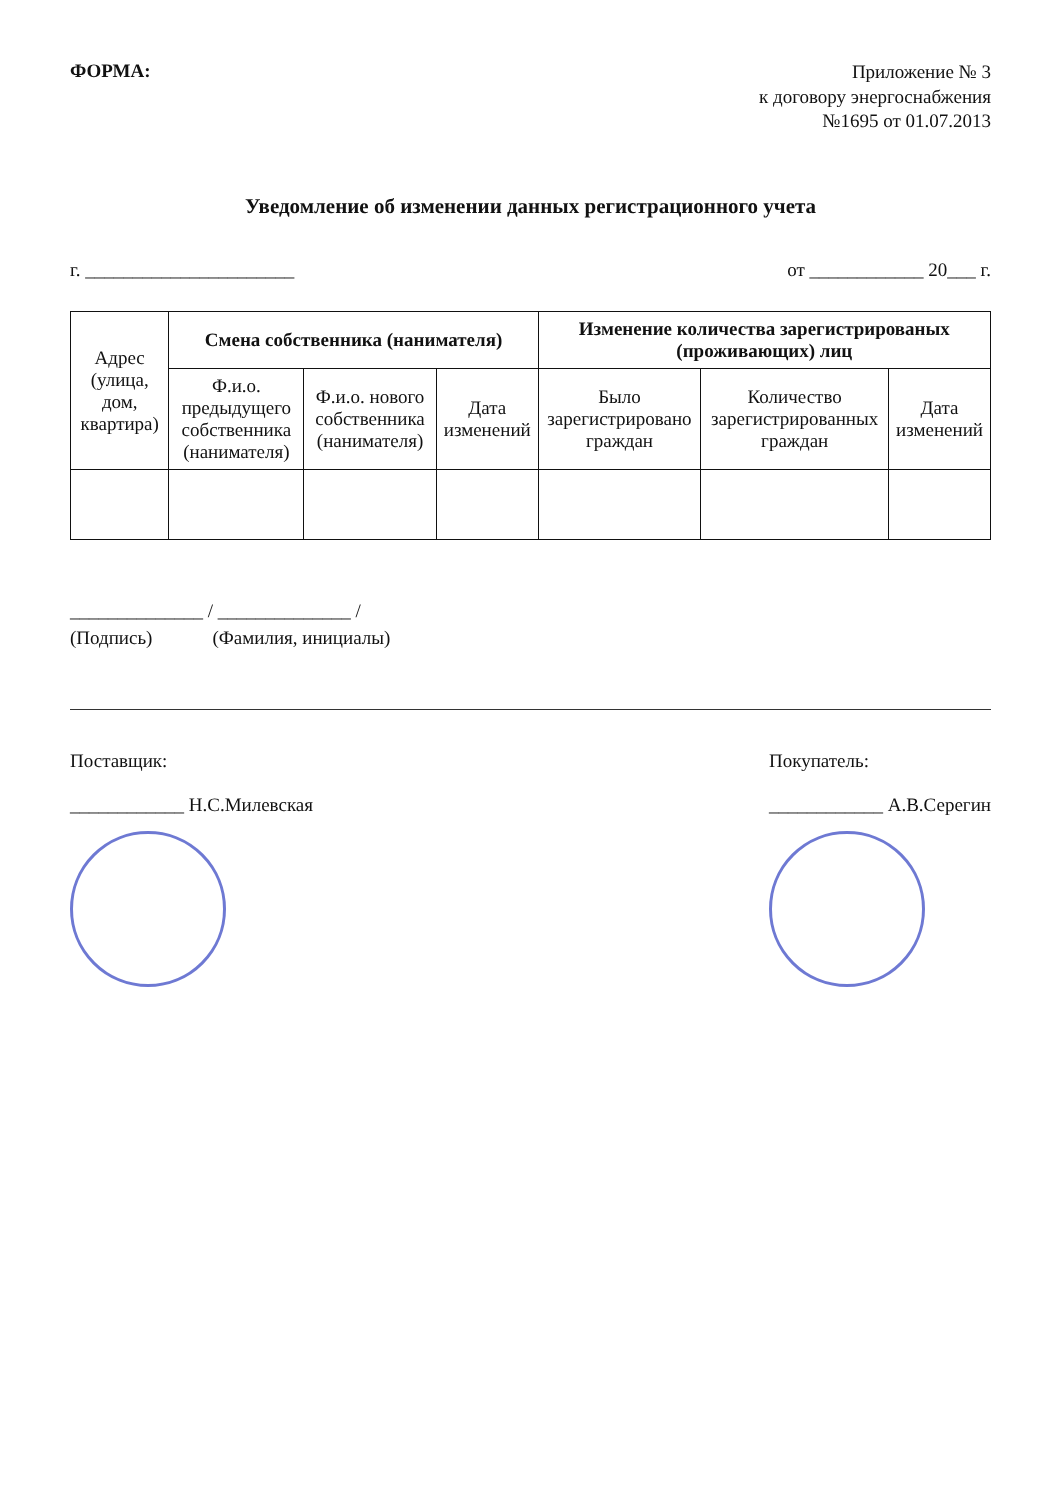ФОРМА:
Приложение № 3
к договору энергоснабжения
№1695 от 01.07.2013
Уведомление об изменении данных регистрационного учета
г. ______________________ от ____________ 20___ г.
| Адрес (улица, дом, квартира) | Смена собственника (нанимателя) | | | Изменение количества зарегистрированых (проживающих) лиц | | |
| --- | --- | --- | --- | --- | --- | --- |
| | Ф.и.о. предыдущего собственника (нанимателя) | Ф.и.о. нового собственника (нанимателя) | Дата изменений | Было зарегистрировано граждан | Количество зарегистрированных граждан | Дата изменений |
______________ / ______________ /
(Подпись) (Фамилия, инициалы)
Поставщик:
____________ Н.С.Милевская
Покупатель:
____________ А.В.Серегин